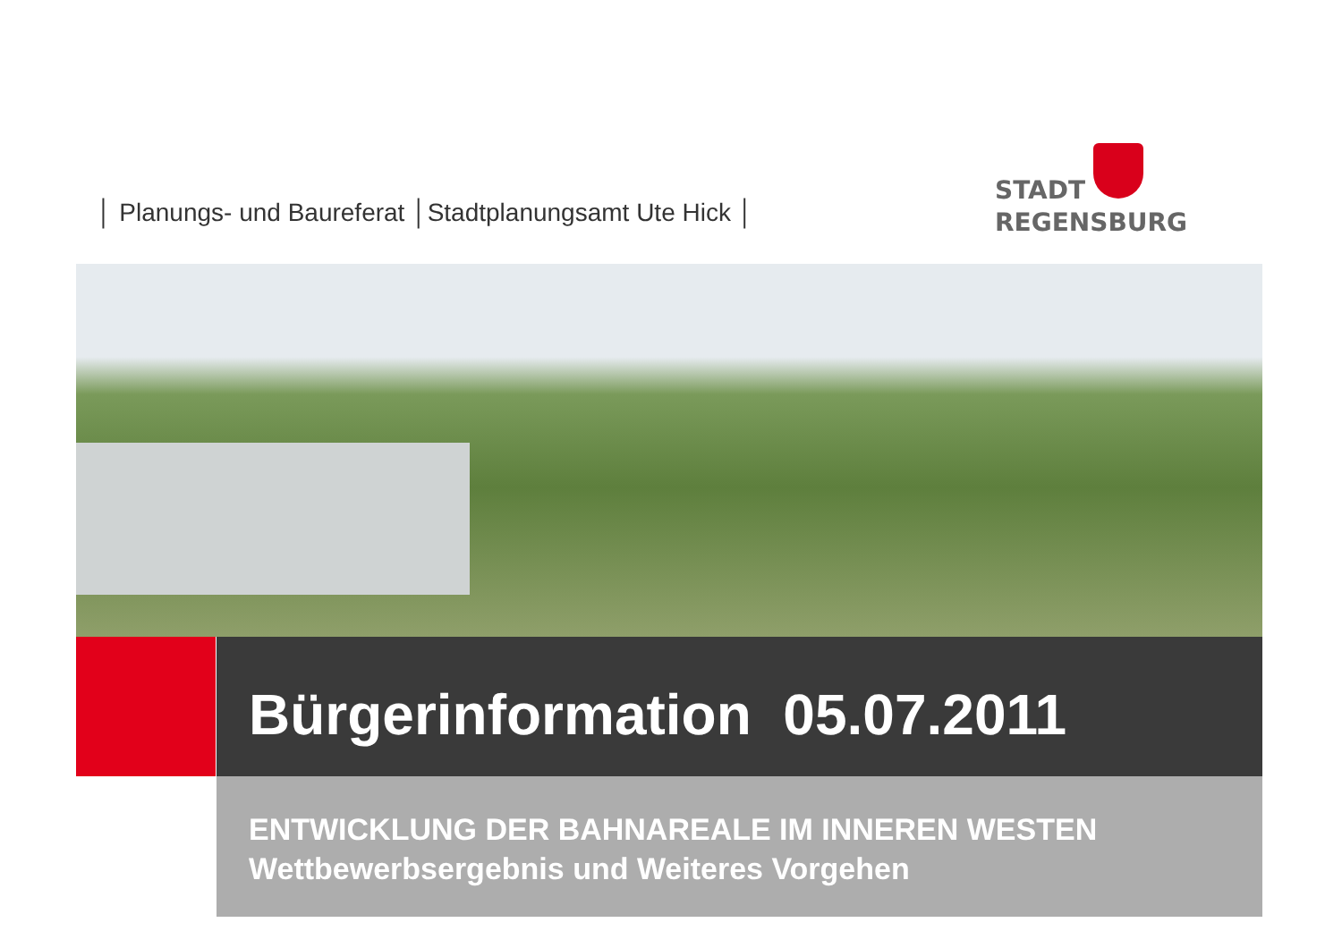│ Planungs- und Baureferat │Stadtplanungsamt Ute Hick │
STADT
REGENSBURG
Bürgerinformation 05.07.2011
ENTWICKLUNG DER BAHNAREALE IM INNEREN WESTEN
Wettbewerbsergebnis und Weiteres Vorgehen